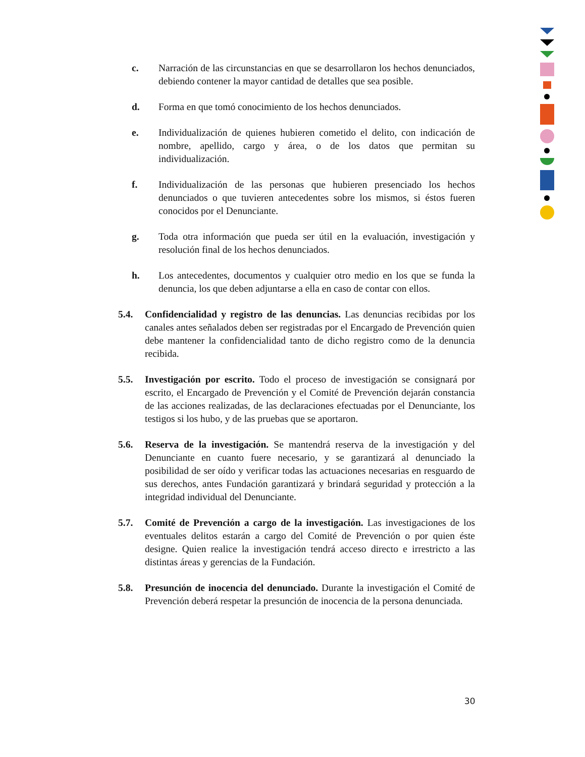c. Narración de las circunstancias en que se desarrollaron los hechos denunciados, debiendo contener la mayor cantidad de detalles que sea posible.
d. Forma en que tomó conocimiento de los hechos denunciados.
e. Individualización de quienes hubieren cometido el delito, con indicación de nombre, apellido, cargo y área, o de los datos que permitan su individualización.
f. Individualización de las personas que hubieren presenciado los hechos denunciados o que tuvieren antecedentes sobre los mismos, si éstos fueren conocidos por el Denunciante.
g. Toda otra información que pueda ser útil en la evaluación, investigación y resolución final de los hechos denunciados.
h. Los antecedentes, documentos y cualquier otro medio en los que se funda la denuncia, los que deben adjuntarse a ella en caso de contar con ellos.
5.4. Confidencialidad y registro de las denuncias. Las denuncias recibidas por los canales antes señalados deben ser registradas por el Encargado de Prevención quien debe mantener la confidencialidad tanto de dicho registro como de la denuncia recibida.
5.5. Investigación por escrito. Todo el proceso de investigación se consignará por escrito, el Encargado de Prevención y el Comité de Prevención dejarán constancia de las acciones realizadas, de las declaraciones efectuadas por el Denunciante, los testigos si los hubo, y de las pruebas que se aportaron.
5.6. Reserva de la investigación. Se mantendrá reserva de la investigación y del Denunciante en cuanto fuere necesario, y se garantizará al denunciado la posibilidad de ser oído y verificar todas las actuaciones necesarias en resguardo de sus derechos, antes Fundación garantizará y brindará seguridad y protección a la integridad individual del Denunciante.
5.7. Comité de Prevención a cargo de la investigación. Las investigaciones de los eventuales delitos estarán a cargo del Comité de Prevención o por quien éste designe. Quien realice la investigación tendrá acceso directo e irrestricto a las distintas áreas y gerencias de la Fundación.
5.8. Presunción de inocencia del denunciado. Durante la investigación el Comité de Prevención deberá respetar la presunción de inocencia de la persona denunciada.
30